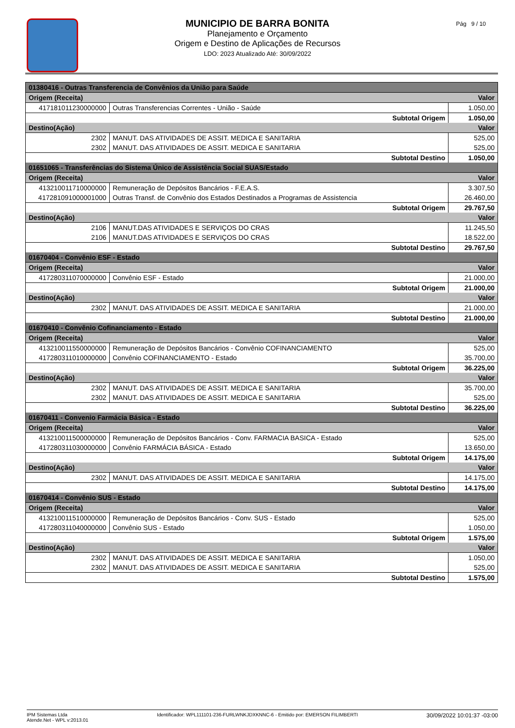MUNICIPIO DE BARRA BONITA
Planejamento e Orçamento
Origem e Destino de Aplicações de Recursos
LDO: 2023 Atualizado Até: 30/09/2022
Pág 9 / 10
| 01380416 - Outras Transferencia de Convênios da União para Saúde | | |
| Origem (Receita) | | Valor |
| 417181011230000000 | Outras Transferencias Correntes - União - Saúde | 1.050,00 |
| Subtotal Origem | | 1.050,00 |
| Destino(Ação) | | Valor |
| 2302 | MANUT. DAS ATIVIDADES DE ASSIT. MEDICA E SANITARIA | 525,00 |
| 2302 | MANUT. DAS ATIVIDADES DE ASSIT. MEDICA E SANITARIA | 525,00 |
| Subtotal Destino | | 1.050,00 |
| 01651065 - Transferências do Sistema Único de Assistência Social SUAS/Estado | | |
| Origem (Receita) | | Valor |
| 413210011710000000 | Remuneração de Depósitos Bancários - F.E.A.S. | 3.307,50 |
| 417281091000001000 | Outras Transf. de Convênio dos Estados Destinados a Programas de Assistencia | 26.460,00 |
| Subtotal Origem | | 29.767,50 |
| Destino(Ação) | | Valor |
| 2106 | MANUT.DAS ATIVIDADES E SERVIÇOS DO CRAS | 11.245,50 |
| 2106 | MANUT.DAS ATIVIDADES E SERVIÇOS DO CRAS | 18.522,00 |
| Subtotal Destino | | 29.767,50 |
| 01670404 - Convênio ESF - Estado | | |
| Origem (Receita) | | Valor |
| 417280311070000000 | Convênio ESF - Estado | 21.000,00 |
| Subtotal Origem | | 21.000,00 |
| Destino(Ação) | | Valor |
| 2302 | MANUT. DAS ATIVIDADES DE ASSIT. MEDICA E SANITARIA | 21.000,00 |
| Subtotal Destino | | 21.000,00 |
| 01670410 - Convênio Cofinanciamento - Estado | | |
| Origem (Receita) | | Valor |
| 413210011550000000 | Remuneração de Depósitos Bancários - Convênio COFINANCIAMENTO | 525,00 |
| 417280311010000000 | Convênio COFINANCIAMENTO - Estado | 35.700,00 |
| Subtotal Origem | | 36.225,00 |
| Destino(Ação) | | Valor |
| 2302 | MANUT. DAS ATIVIDADES DE ASSIT. MEDICA E SANITARIA | 35.700,00 |
| 2302 | MANUT. DAS ATIVIDADES DE ASSIT. MEDICA E SANITARIA | 525,00 |
| Subtotal Destino | | 36.225,00 |
| 01670411 - Convenio Farmácia Básica - Estado | | |
| Origem (Receita) | | Valor |
| 413210011500000000 | Remuneração de Depósitos Bancários - Conv. FARMACIA BASICA - Estado | 525,00 |
| 417280311030000000 | Convênio FARMÁCIA BÁSICA - Estado | 13.650,00 |
| Subtotal Origem | | 14.175,00 |
| Destino(Ação) | | Valor |
| 2302 | MANUT. DAS ATIVIDADES DE ASSIT. MEDICA E SANITARIA | 14.175,00 |
| Subtotal Destino | | 14.175,00 |
| 01670414 - Convênio SUS - Estado | | |
| Origem (Receita) | | Valor |
| 413210011510000000 | Remuneração de Depósitos Bancários - Conv. SUS - Estado | 525,00 |
| 417280311040000000 | Convênio SUS - Estado | 1.050,00 |
| Subtotal Origem | | 1.575,00 |
| Destino(Ação) | | Valor |
| 2302 | MANUT. DAS ATIVIDADES DE ASSIT. MEDICA E SANITARIA | 1.050,00 |
| 2302 | MANUT. DAS ATIVIDADES DE ASSIT. MEDICA E SANITARIA | 525,00 |
| Subtotal Destino | | 1.575,00 |
IPM Sistemas Ltda
Atende.Net - WPL v:2013.01
Identificador: WPL111101-236-FURLWNKJDXKNNC-6 - Emitido por: EMERSON FILIMBERTI
30/09/2022 10:01:37 -03:00